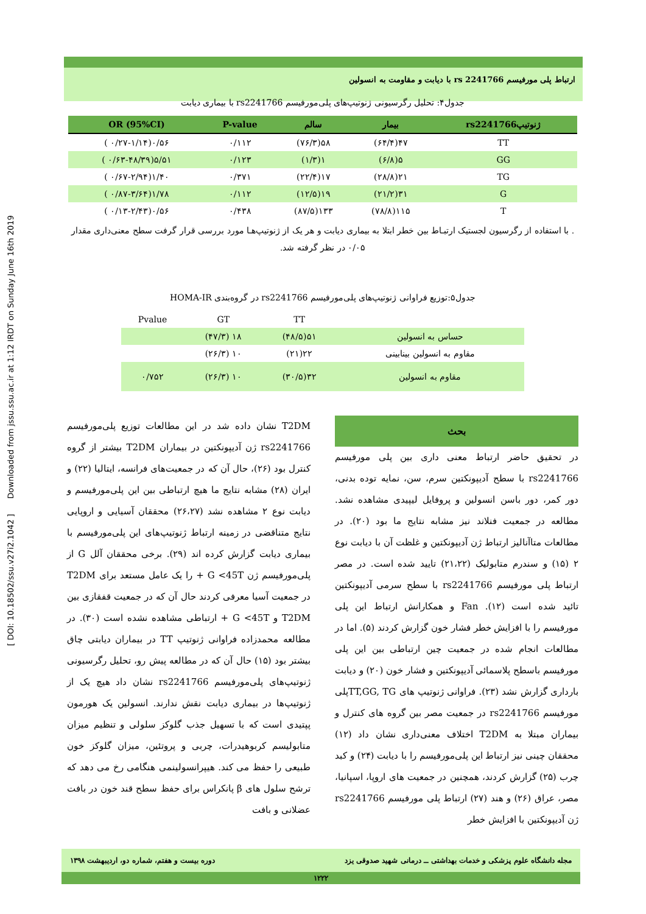[ DOI: 10.18502/ssu.v27i2.1042 ] Downloaded from jssu.ssu.ac.ir at 1:12 IRDT on Sunday June 16th 2019
ارتباط پلی مورفیسم rs 2241766 با دیابت و مقاومت به انسولین
جدول۴: تحلیل رگرسیونی ژنوتیپ‌های پلی‌مورفیسم rs2241766 با بیماری دیابت
| ژنوتیپrs2241766 | بیمار | سالم | P-value | OR (95%CI) |
| --- | --- | --- | --- | --- |
| TT | ۴۷(۶۴/۴) | ۵۸(۷۶/۳) | ۰/۱۱۲ | ۰/۵۶(۰/۲۷-۱/۱۴ ) |
| GG | ۵(۶/۸) | ۱(۱/۳) | ۰/۱۲۳ | ۵/۵۱(۰/۶۳-۴۸/۳۹ ) |
| TG | ۲۱(۲۸/۸) | ۱۷(۲۲/۴) | ۰/۳۷۱ | ۱/۴۰(۰/۶۷-۲/۹۴ ) |
| G | ۳۱(۲۱/۲) | ۱۹(۱۲/۵) | ۰/۱۱۲ | ۱/۷۸(۰/۸۷-۳/۶۴ ) |
| T | ۱۱۵(۷۸/۸) | ۱۳۳(۸۷/۵) | ۰/۴۳۸ | ۰/۵۶(۰/۱۳-۲/۴۳ ) |
. با استفاده از رگرسیون لجستیک ارتبـاط بین خطر ابتلا به بیماری دیابت و هر یک از ژنوتیپ‌هـا مورد بررسی قرار گرفت سطح معنی‌داری مقدار ۰/۰۵ در نظر گرفته شد.
جدول۵:توزیع فراوانی ژنوتیپ‌های پلی‌مورفیسم rs2241766 در گروه‌بندی HOMA-IR
| | TT | GT | Pvalue |
| حساس به انسولین | ۵۱(۴۸/۵) | ۱۸ (۴۷/۳) | |
| مقاوم به انسولین بینابینی | ۲۲(۲۱) | ۱۰ (۲۶/۳) | |
| مقاوم به انسولین | ۳۲(۳۰/۵) | ۱۰ (۲۶/۳) | ۰/۷۵۲ |
بحث
در تحقیق حاضر ارتباط معنی داری بین پلی مورفیسم rs2241766 با سطح آدیپونکتین سرم، سن، نمایه توده بدنی، دور کمر، دور باسن انسولین و پروفایل لیپیدی مشاهده نشد. مطالعه در جمعیت فنلاند نیز مشابه نتایج ما بود (۲۰). در مطالعات متاآنالیز ارتباط ژن آدیپونکتین و غلظت آن با دیابت نوع ۲ (۱۵) و سندرم متابولیک (۲۱،۲۲) تایید شده است. در مصر ارتباط پلی مورفیسم rs2241766 با سطح سرمی آدیپونکتین تائید شده است (۱۲). Fan و همکارانش ارتباط این پلی مورفیسم را با افزایش خطر فشار خون گزارش کردند (۵). اما در مطالعات انجام شده در جمعیت چین ارتباطی بین این پلی مورفیسم باسطح پلاسمائی آدیپونکتین و فشار خون (۲۰) و دیابت بارداری گزارش نشد (۲۳). فراوانی ژنوتیپ های TT,GG, TGپلی مورفیسم rs2241766 در جمعیت مصر بین گروه های کنترل و بیماران مبتلا به T2DM اختلاف معنی‌داری نشان داد (۱۲) محققان چینی نیز ارتباط این پلی‌مورفیسم را با دیابت (۲۴) و کبد چرب (۲۵) گزارش کردند، همچنین در جمعیت های اروپا، اسپانیا، مصر، عراق (۲۶) و هند (۲۷) ارتباط پلی مورفیسم rs2241766 ژن آدیپونکتین با افزایش خطر
T2DM نشان داده شد در این مطالعات توزیع پلی‌مورفیسم rs2241766 ژن آدیپونکتین در بیماران T2DM بیشتر از گروه کنترل بود (۲۶)، حال آن که در جمعیت‌های فرانسه، ایتالیا (۲۲) و ایران (۲۸) مشابه نتایج ما هیچ ارتباطی بین این پلی‌مورفیسم و دیابت نوع ۲ مشاهده نشد (۲۶،۲۷) محققان آسیایی و اروپایی نتایج متناقضی در زمینه ارتباط ژنوتیپ‌های این پلی‌مورفیسم با بیماری دیابت گزارش کرده اند (۲۹). برخی محققان آلل G از پلی‌مورفیسم ژن G <45T + را یک عامل مستعد برای T2DM در جمعیت آسیا معرفی کردند حال آن که در جمعیت قفقازی بین T2DM و G <45T + ارتباطی مشاهده نشده است (۳۰). در مطالعه محمدزاده فراوانی ژنوتیپ TT در بیماران دیابتی چاق بیشتر بود (۱۵) حال آن که در مطالعه پیش رو، تحلیل رگرسیونی ژنوتیپ‌های پلی‌مورفیسم rs2241766 نشان داد هیچ یک از ژنوتیپ‌ها در بیماری دیابت نقش ندارند. انسولین یک هورمون پپتیدی است که با تسهیل جذب گلوکز سلولی و تنظیم میزان متابولیسم کربوهیدرات، چربی و پروتئین، میزان گلوکز خون طبیعی را حفظ می کند. هیپرانسولینمی هنگامی رخ می دهد که ترشح سلول های β پانکراس برای حفظ سطح قند خون در بافت عضلانی و بافت
مجله دانشگاه علوم پزشکی و خدمات بهداشتی ــ درمانی شهید صدوقی یزد دوره بیست و هفتم، شماره دو، اردیبهشت ۱۳۹۸
۱۲۲۲